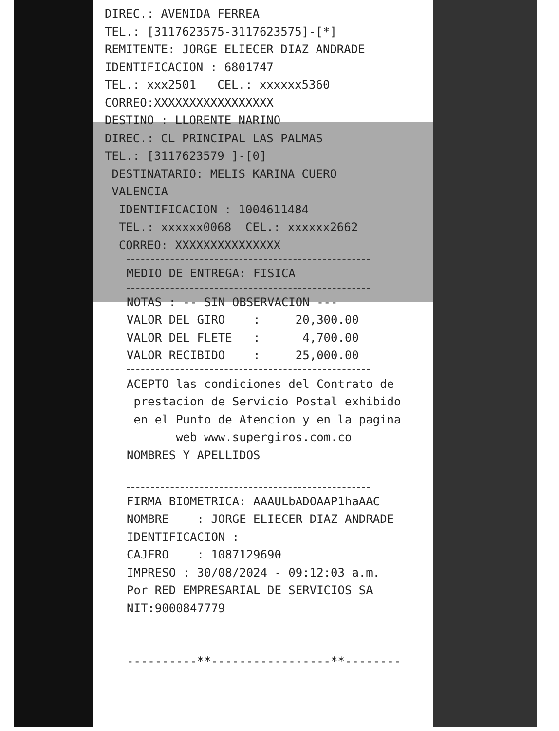DIREC.: AVENIDA FERREA
TEL.: [3117623575-3117623575]-[*]
REMITENTE: JORGE ELIECER DIAZ ANDRADE
IDENTIFICACION : 6801747
TEL.: xxx2501 CEL.: xxxxxx5360
CORREO:XXXXXXXXXXXXXXXXX
DESTINO : LLORENTE NARINO
DIREC.: CL PRINCIPAL LAS PALMAS
TEL.: [3117623579 ]-[0]
DESTINATARIO: MELIS KARINA CUERO
VALENCIA
IDENTIFICACION : 1004611484
TEL.: xxxxxx0068 CEL.: xxxxxx2662
CORREO: XXXXXXXXXXXXXXX
MEDIO DE ENTREGA: FISICA
NOTAS : -- SIN OBSERVACION ---
VALOR DEL GIRO : 20,300.00
VALOR DEL FLETE : 4,700.00
VALOR RECIBIDO : 25,000.00
ACEPTO las condiciones del Contrato de
prestacion de Servicio Postal exhibido
en el Punto de Atencion y en la pagina
web www.supergiros.com.co
NOMBRES Y APELLIDOS
FIRMA BIOMETRICA: AAAULbADOAAP1haAAC
NOMBRE : JORGE ELIECER DIAZ ANDRADE
IDENTIFICACION :
CAJERO : 1087129690
IMPRESO : 30/08/2024 - 09:12:03 a.m.
Por RED EMPRESARIAL DE SERVICIOS SA
NIT:9000847779
----------**-----------------**--------